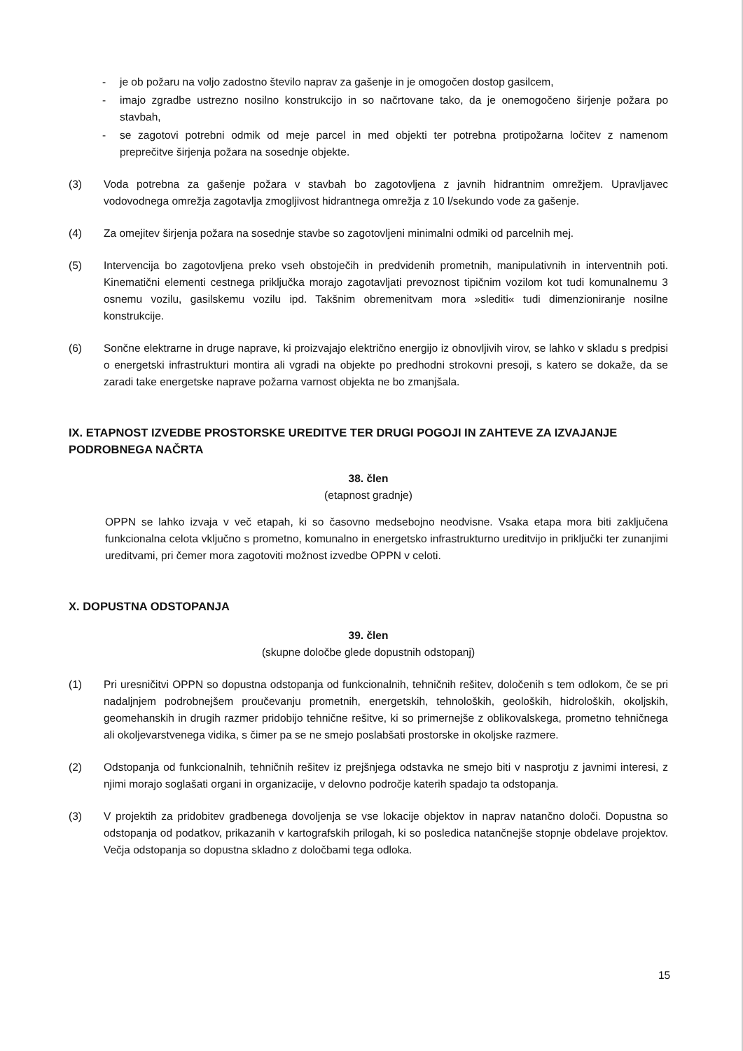- je ob požaru na voljo zadostno število naprav za gašenje in je omogočen dostop gasilcem,
- imajo zgradbe ustrezno nosilno konstrukcijo in so načrtovane tako, da je onemogočeno širjenje požara po stavbah,
- se zagotovi potrebni odmik od meje parcel in med objekti ter potrebna protipožarna ločitev z namenom preprečitve širjenja požara na sosednje objekte.
(3) Voda potrebna za gašenje požara v stavbah bo zagotovljena z javnih hidrantnim omrežjem. Upravljavec vodovodnega omrežja zagotavlja zmogljivost hidrantnega omrežja z 10 l/sekundo vode za gašenje.
(4) Za omejitev širjenja požara na sosednje stavbe so zagotovljeni minimalni odmiki od parcelnih mej.
(5) Intervencija bo zagotovljena preko vseh obstoječih in predvidenih prometnih, manipulativnih in interventnih poti. Kinematični elementi cestnega priključka morajo zagotavljati prevoznost tipičnim vozilom kot tudi komunalnemu 3 osnemu vozilu, gasilskemu vozilu ipd. Takšnim obremenitvam mora »slediti« tudi dimenzioniranje nosilne konstrukcije.
(6) Sončne elektrarne in druge naprave, ki proizvajajo električno energijo iz obnovljivih virov, se lahko v skladu s predpisi o energetski infrastrukturi montira ali vgradi na objekte po predhodni strokovni presoji, s katero se dokaže, da se zaradi take energetske naprave požarna varnost objekta ne bo zmanjšala.
IX. ETAPNOST IZVEDBE PROSTORSKE UREDITVE TER DRUGI POGOJI IN ZAHTEVE ZA IZVAJANJE PODROBNEGA NAČRTA
38. člen
(etapnost gradnje)
OPPN se lahko izvaja v več etapah, ki so časovno medsebojno neodvisne. Vsaka etapa mora biti zaključena funkcionalna celota vključno s prometno, komunalno in energetsko infrastrukturno ureditvijo in priključki ter zunanjimi ureditvami, pri čemer mora zagotoviti možnost izvedbe OPPN v celoti.
X. DOPUSTNA ODSTOPANJA
39. člen
(skupne določbe glede dopustnih odstopanj)
(1) Pri uresničitvi OPPN so dopustna odstopanja od funkcionalnih, tehničnih rešitev, določenih s tem odlokom, če se pri nadaljnjem podrobnejšem proučevanju prometnih, energetskih, tehnoloških, geoloških, hidroloških, okoljskih, geomehanskih in drugih razmer pridobijo tehnične rešitve, ki so primernejše z oblikovalskega, prometno tehničnega ali okoljevarstvenega vidika, s čimer pa se ne smejo poslabšati prostorske in okoljske razmere.
(2) Odstopanja od funkcionalnih, tehničnih rešitev iz prejšnjega odstavka ne smejo biti v nasprotju z javnimi interesi, z njimi morajo soglašati organi in organizacije, v delovno področje katerih spadajo ta odstopanja.
(3) V projektih za pridobitev gradbenega dovoljenja se vse lokacije objektov in naprav natančno določi. Dopustna so odstopanja od podatkov, prikazanih v kartografskih prilogah, ki so posledica natančnejše stopnje obdelave projektov. Večja odstopanja so dopustna skladno z določbami tega odloka.
15